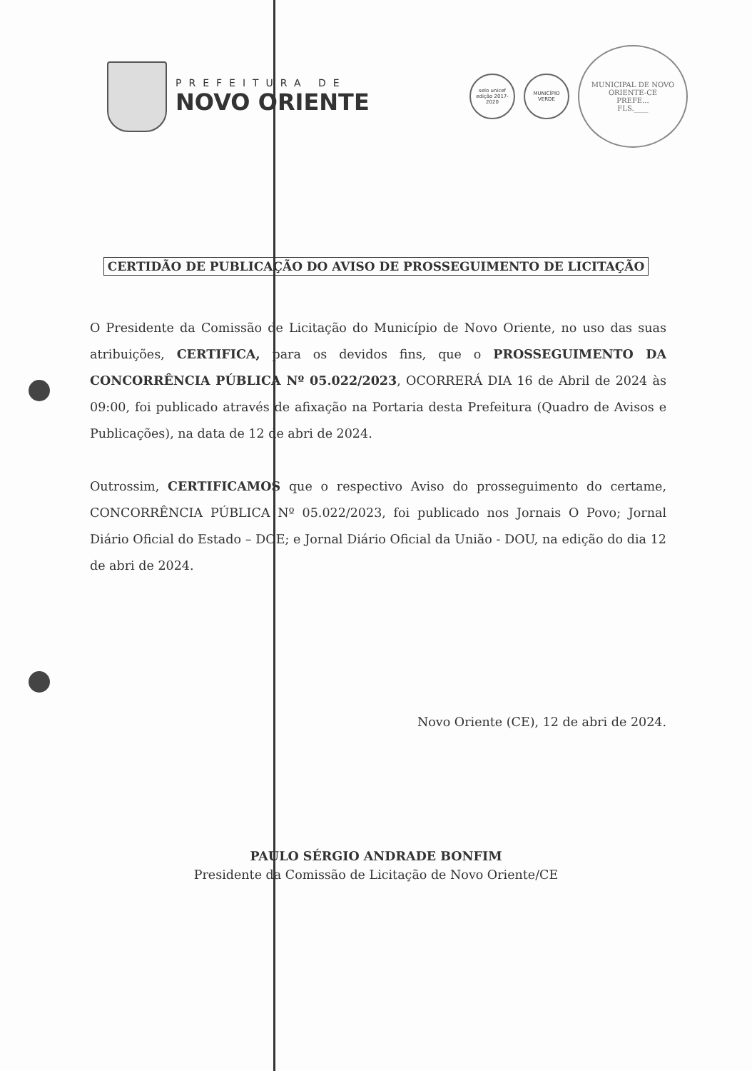PREFEITURA DE
NOVO ORIENTE
selo unicef
edição 2017-2020
MUNICÍPIO VERDE
MUNICIPAL DE NOVO ORIENTE-CE
PREFE...
FLS.____
CERTIDÃO DE PUBLICAÇÃO DO AVISO DE PROSSEGUIMENTO DE LICITAÇÃO
O Presidente da Comissão de Licitação do Município de Novo Oriente, no uso das suas atribuições, CERTIFICA, para os devidos fins, que o PROSSEGUIMENTO DA CONCORRÊNCIA PÚBLICA Nº 05.022/2023, OCORRERÁ DIA 16 de Abril de 2024 às 09:00, foi publicado através de afixação na Portaria desta Prefeitura (Quadro de Avisos e Publicações), na data de 12 de abri de 2024.
Outrossim, CERTIFICAMOS que o respectivo Aviso do prosseguimento do certame, CONCORRÊNCIA PÚBLICA Nº 05.022/2023, foi publicado nos Jornais O Povo; Jornal Diário Oficial do Estado – DOE; e Jornal Diário Oficial da União - DOU, na edição do dia 12 de abri de 2024.
Novo Oriente (CE), 12 de abri de 2024.
PAULO SÉRGIO ANDRADE BONFIM
Presidente da Comissão de Licitação de Novo Oriente/CE